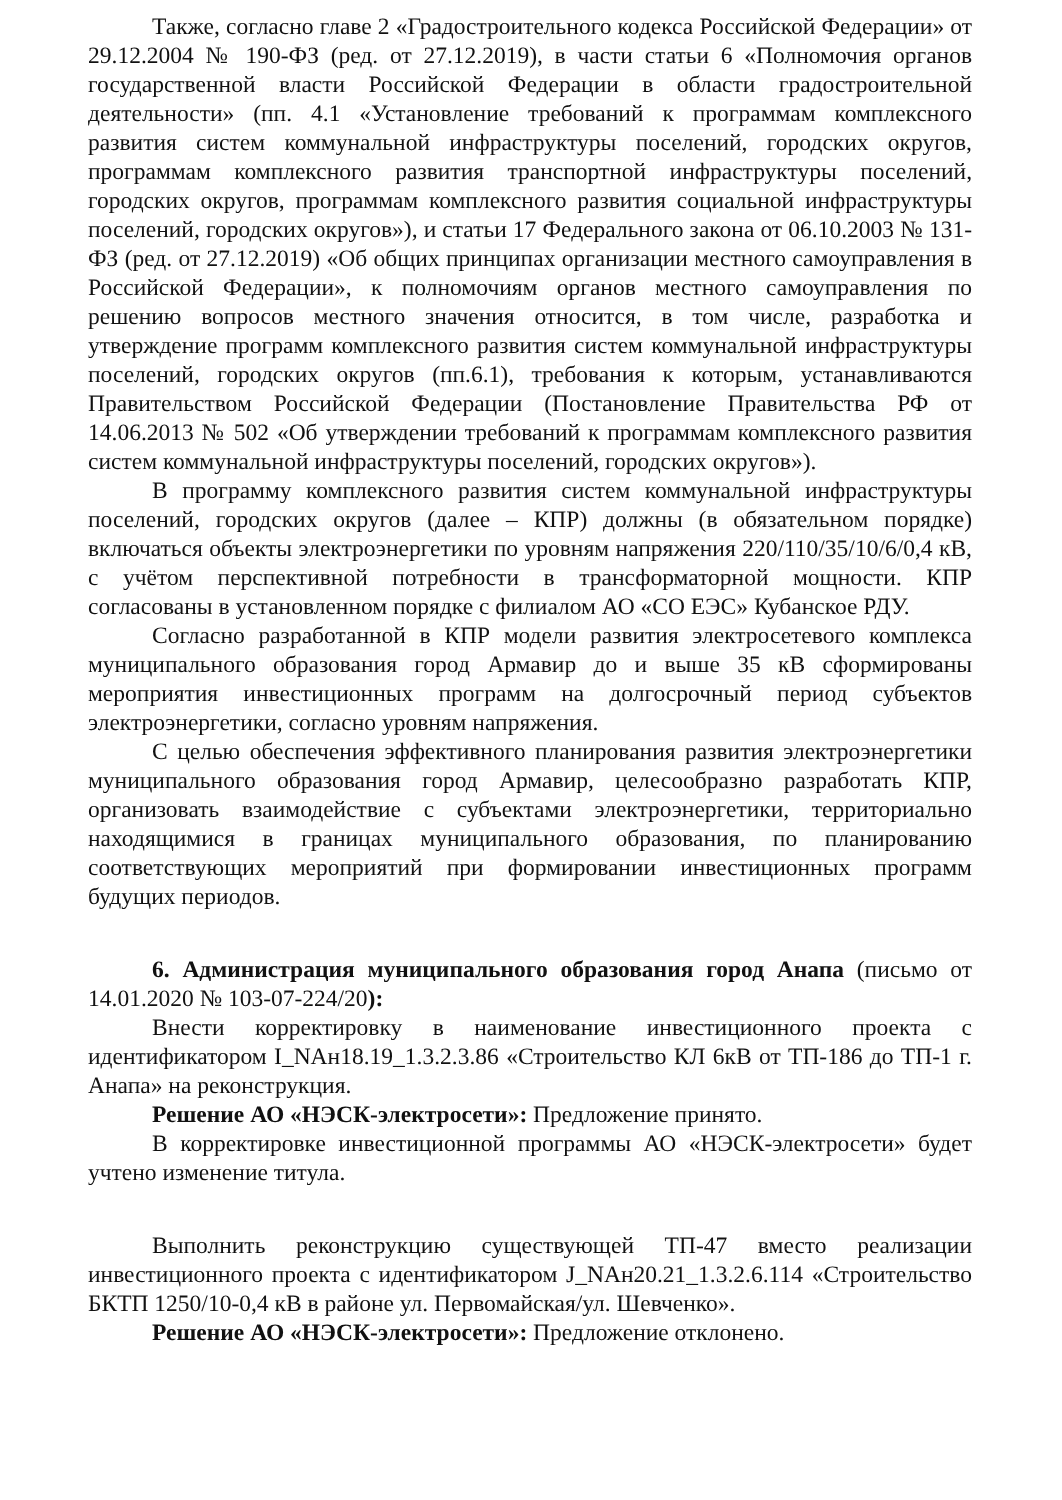Также, согласно главе 2 «Градостроительного кодекса Российской Федерации» от 29.12.2004 № 190-ФЗ (ред. от 27.12.2019), в части статьи 6 «Полномочия органов государственной власти Российской Федерации в области градостроительной деятельности» (пп. 4.1 «Установление требований к программам комплексного развития систем коммунальной инфраструктуры поселений, городских округов, программам комплексного развития транспортной инфраструктуры поселений, городских округов, программам комплексного развития социальной инфраструктуры поселений, городских округов»), и статьи 17 Федерального закона от 06.10.2003 № 131-ФЗ (ред. от 27.12.2019) «Об общих принципах организации местного самоуправления в Российской Федерации», к полномочиям органов местного самоуправления по решению вопросов местного значения относится, в том числе, разработка и утверждение программ комплексного развития систем коммунальной инфраструктуры поселений, городских округов (пп.6.1), требования к которым, устанавливаются Правительством Российской Федерации (Постановление Правительства РФ от 14.06.2013 № 502 «Об утверждении требований к программам комплексного развития систем коммунальной инфраструктуры поселений, городских округов»).
В программу комплексного развития систем коммунальной инфраструктуры поселений, городских округов (далее – КПР) должны (в обязательном порядке) включаться объекты электроэнергетики по уровням напряжения 220/110/35/10/6/0,4 кВ, с учётом перспективной потребности в трансформаторной мощности. КПР согласованы в установленном порядке с филиалом АО «СО ЕЭС» Кубанское РДУ.
Согласно разработанной в КПР модели развития электросетевого комплекса муниципального образования город Армавир до и выше 35 кВ сформированы мероприятия инвестиционных программ на долгосрочный период субъектов электроэнергетики, согласно уровням напряжения.
С целью обеспечения эффективного планирования развития электроэнергетики муниципального образования город Армавир, целесообразно разработать КПР, организовать взаимодействие с субъектами электроэнергетики, территориально находящимися в границах муниципального образования, по планированию соответствующих мероприятий при формировании инвестиционных программ будущих периодов.
6. Администрация муниципального образования город Анапа (письмо от 14.01.2020 № 103-07-224/20):
Внести корректировку в наименование инвестиционного проекта с идентификатором I_NAн18.19_1.3.2.3.86 «Строительство КЛ 6кВ от ТП-186 до ТП-1 г. Анапа» на реконструкция.
Решение АО «НЭСК-электросети»: Предложение принято.
В корректировке инвестиционной программы АО «НЭСК-электросети» будет учтено изменение титула.
Выполнить реконструкцию существующей ТП-47 вместо реализации инвестиционного проекта с идентификатором J_NAн20.21_1.3.2.6.114 «Строительство БКТП 1250/10-0,4 кВ в районе ул. Первомайская/ул. Шевченко».
Решение АО «НЭСК-электросети»: Предложение отклонено.